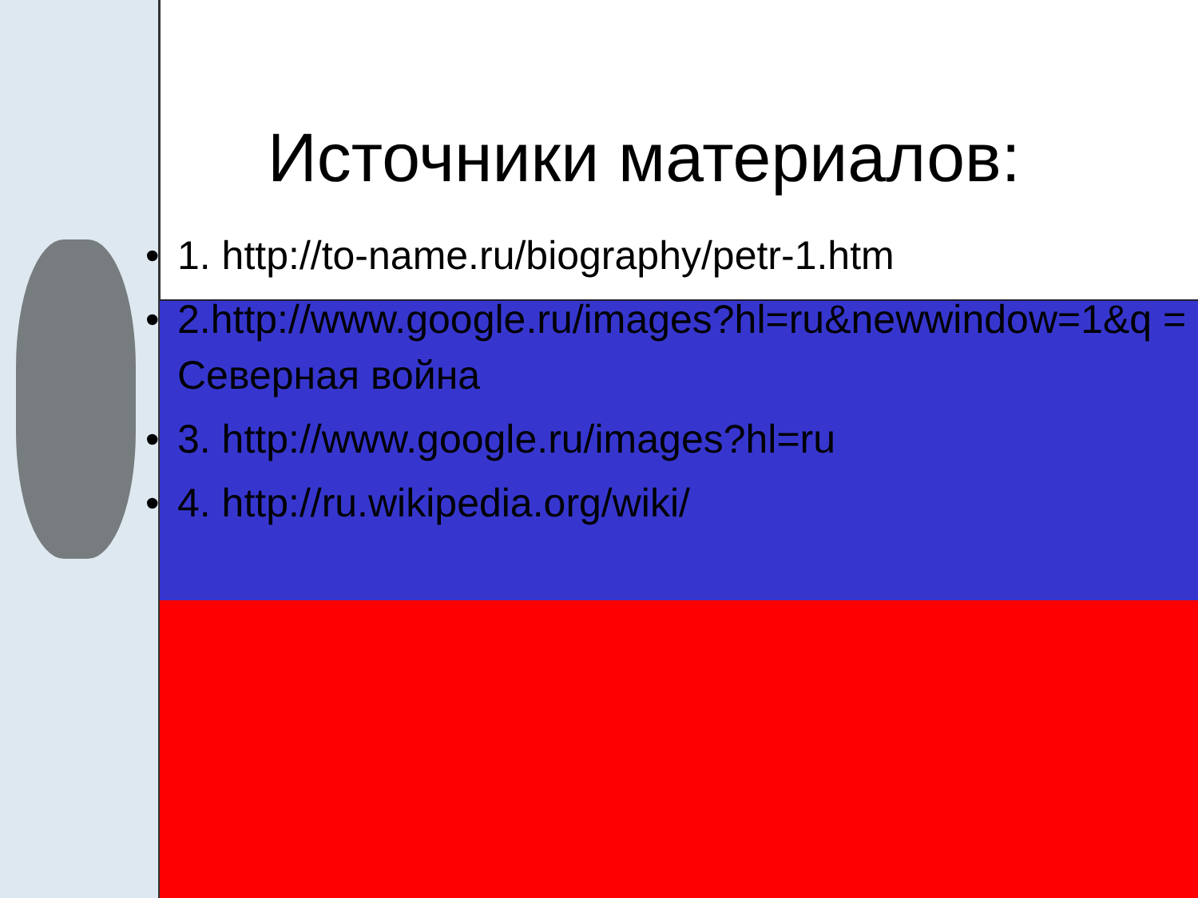Источники материалов:
• 1. http://to-name.ru/biography/petr-1.htm
• 2.http://www.google.ru/images?hl=ru&newwindow=1&q = Северная война
• 3. http://www.google.ru/images?hl=ru
• 4. http://ru.wikipedia.org/wiki/